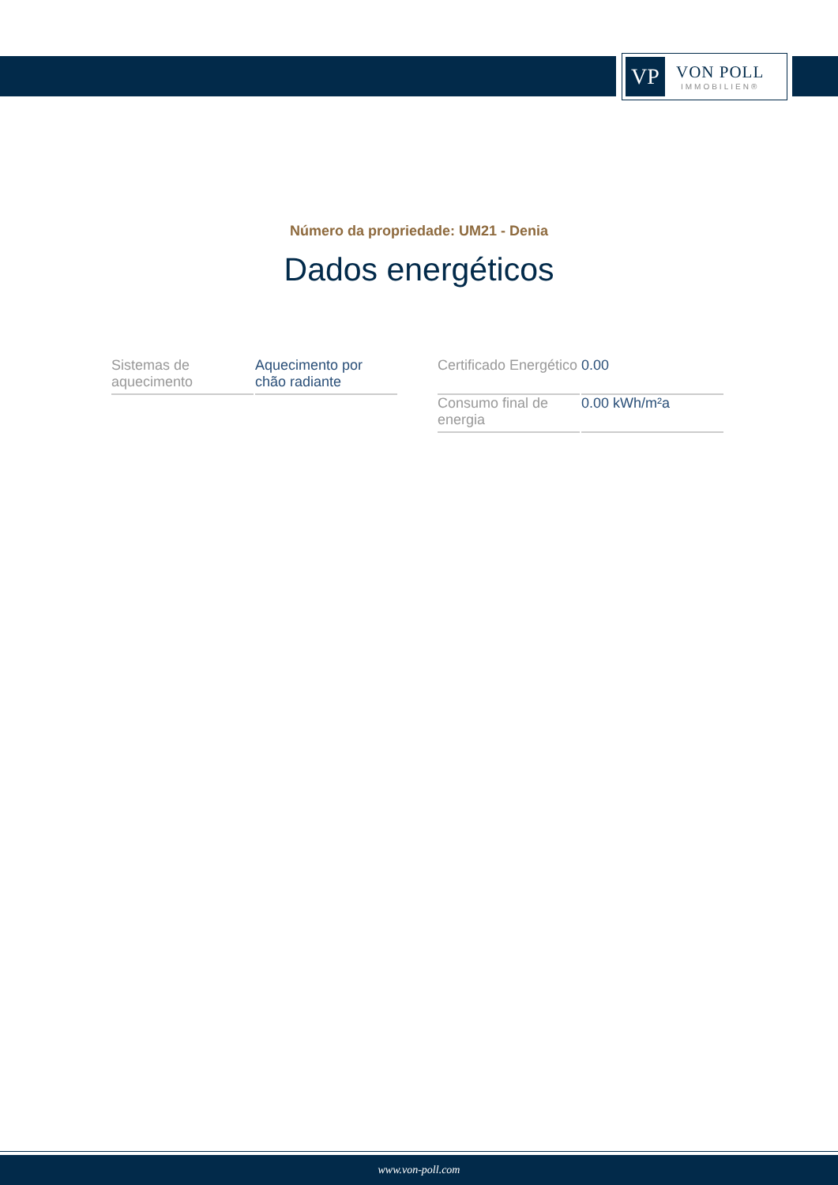VP
VON POLL
IMMOBILIEN®
Número da propriedade: UM21 - Denia
Dados energéticos
| Sistemas de aquecimento | Aquecimento por chão radiante |
| Certificado Energético | 0.00 |
| Consumo final de energia | 0.00 kWh/m²a |
www.von-poll.com